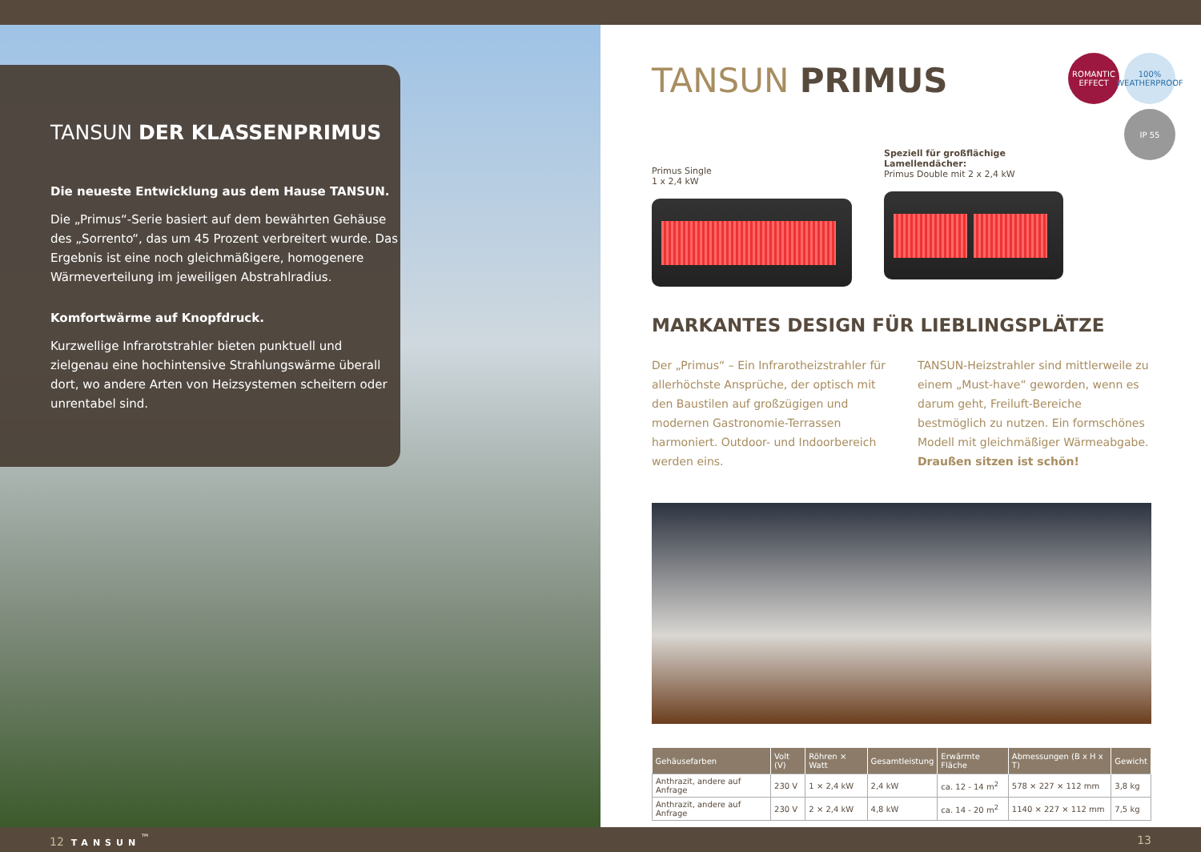TANSUN DER KLASSENPRIMUS
Die neueste Entwicklung aus dem Hause TANSUN.
Die „Primus“-Serie basiert auf dem bewährten Gehäuse des „Sorrento“, das um 45 Prozent verbreitert wurde. Das Ergebnis ist eine noch gleichmäßigere, homogenere Wärmeverteilung im jeweiligen Abstrahlradius.
Komfortwärme auf Knopfdruck.
Kurzwellige Infrarotstrahler bieten punktuell und zielgenau eine hochintensive Strahlungswärme überall dort, wo andere Arten von Heizsystemen scheitern oder unrentabel sind.
ROMANTIC EFFECT
100% WEATHERPROOF
IP 55
TANSUN PRIMUS
Primus Single
1 x 2,4 kW
Speziell für großflächige Lamellendächer:
Primus Double mit 2 x 2,4 kW
MARKANTES DESIGN FÜR LIEBLINGSPLÄTZE
Der „Primus“ – Ein Infrarotheizstrahler für allerhöchste Ansprüche, der optisch mit den Baustilen auf großzügigen und modernen Gastronomie-Terrassen harmoniert. Outdoor- und Indoorbereich werden eins.
TANSUN-Heizstrahler sind mittlerweile zu einem „Must-have“ geworden, wenn es darum geht, Freiluft-Bereiche bestmöglich zu nutzen. Ein formschönes Modell mit gleichmäßiger Wärmeabgabe. Draußen sitzen ist schön!
| Gehäusefarben | Volt (V) | Röhren × Watt | Gesamtleistung | Erwärmte Fläche | Abmessungen (B x H x T) | Gewicht |
| --- | --- | --- | --- | --- | --- | --- |
| Anthrazit, andere auf Anfrage | 230 V | 1 × 2,4 kW | 2,4 kW | ca. 12 - 14 m<sup>2</sup> | 578 × 227 × 112 mm | 3,8 kg |
| Anthrazit, andere auf Anfrage | 230 V | 2 × 2,4 kW | 4,8 kW | ca. 14 - 20 m<sup>2</sup> | 1140 × 227 × 112 mm | 7,5 kg |
12 TANSUN<sup>™</sup> 13